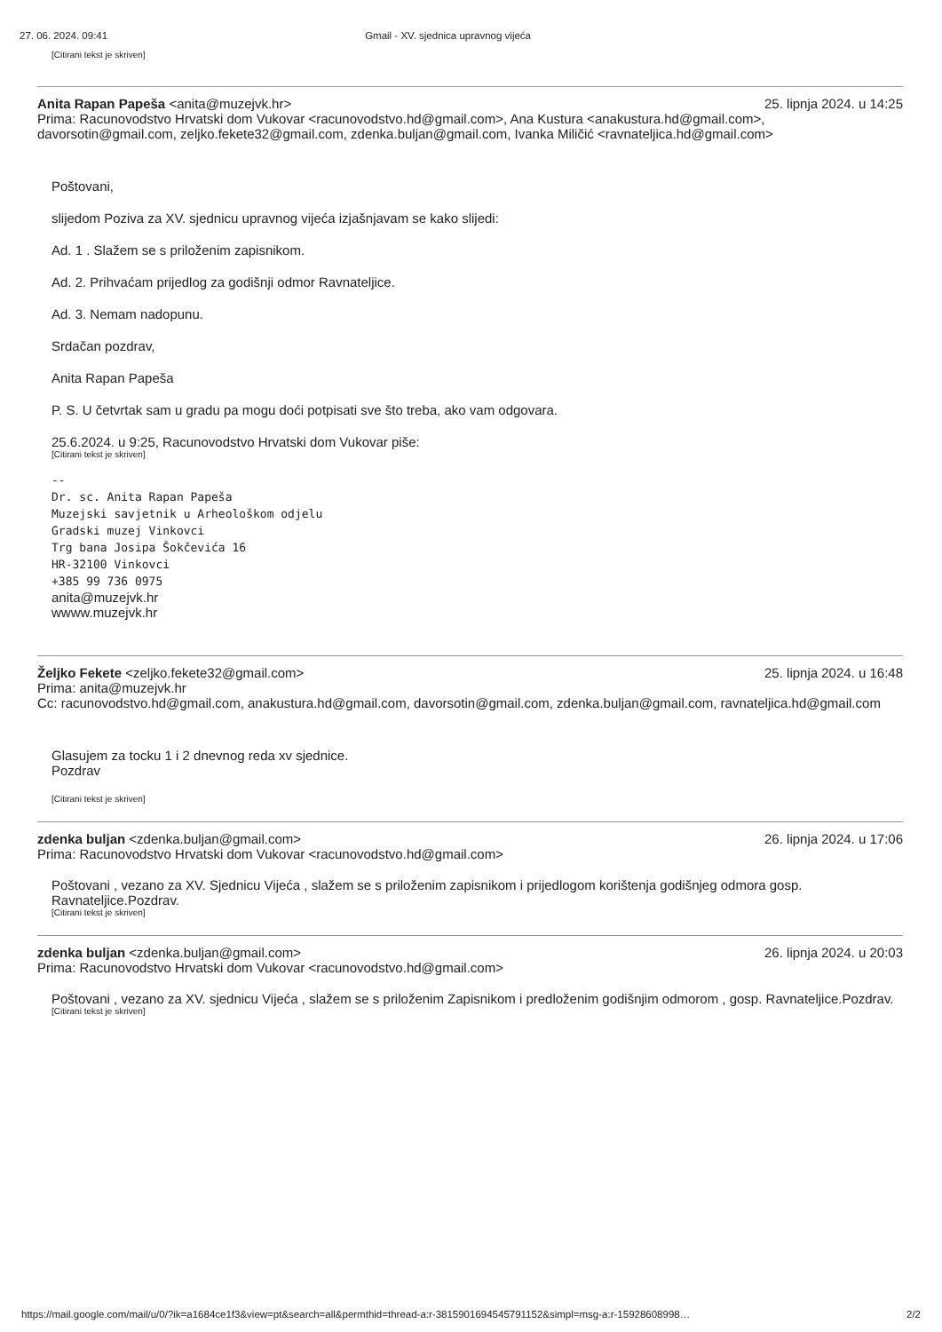27. 06. 2024. 09:41 Gmail - XV. sjednica upravnog vijeća
[Citirani tekst je skriven]
Anita Rapan Papeša <anita@muzejvk.hr> 25. lipnja 2024. u 14:25
Prima: Racunovodstvo Hrvatski dom Vukovar <racunovodstvo.hd@gmail.com>, Ana Kustura <anakustura.hd@gmail.com>, davorsotin@gmail.com, zeljko.fekete32@gmail.com, zdenka.buljan@gmail.com, Ivanka Miličić <ravnateljica.hd@gmail.com>
Poštovani,
slijedom Poziva za XV. sjednicu upravnog vijeća izjašnjavam se kako slijedi:
Ad. 1 . Slažem se s priloženim zapisnikom.
Ad. 2. Prihvaćam prijedlog za godišnji odmor Ravnateljice.
Ad. 3. Nemam nadopunu.
Srdačan pozdrav,
Anita Rapan Papeša
P. S. U četvrtak sam u gradu pa mogu doći potpisati sve što treba, ako vam odgovara.
25.6.2024. u 9:25, Racunovodstvo Hrvatski dom Vukovar piše:
[Citirani tekst je skriven]
--
Dr. sc. Anita Rapan Papeša
Muzejski savjetnik u Arheološkom odjelu
Gradski muzej Vinkovci
Trg bana Josipa Šokčevića 16
HR-32100 Vinkovci
+385 99 736 0975
anita@muzejvk.hr
wwww.muzejvk.hr
Željko Fekete <zeljko.fekete32@gmail.com> 25. lipnja 2024. u 16:48
Prima: anita@muzejvk.hr
Cc: racunovodstvo.hd@gmail.com, anakustura.hd@gmail.com, davorsotin@gmail.com, zdenka.buljan@gmail.com, ravnateljica.hd@gmail.com
Glasujem za tocku 1 i 2 dnevnog reda xv sjednice.
Pozdrav
[Citirani tekst je skriven]
zdenka buljan <zdenka.buljan@gmail.com> 26. lipnja 2024. u 17:06
Prima: Racunovodstvo Hrvatski dom Vukovar <racunovodstvo.hd@gmail.com>
Poštovani , vezano za XV. Sjednicu Vijeća , slažem se s priloženim zapisnikom i prijedlogom korištenja godišnjeg odmora gosp. Ravnateljice.Pozdrav.
[Citirani tekst je skriven]
zdenka buljan <zdenka.buljan@gmail.com> 26. lipnja 2024. u 20:03
Prima: Racunovodstvo Hrvatski dom Vukovar <racunovodstvo.hd@gmail.com>
Poštovani , vezano za XV. sjednicu Vijeća , slažem se s priloženim Zapisnikom i predloženim godišnjim odmorom , gosp. Ravnateljice.Pozdrav.
[Citirani tekst je skriven]
https://mail.google.com/mail/u/0/?ik=a1684ce1f3&view=pt&search=all&permthid=thread-a:r-3815901694545791152&simpl=msg-a:r-15928608998… 2/2